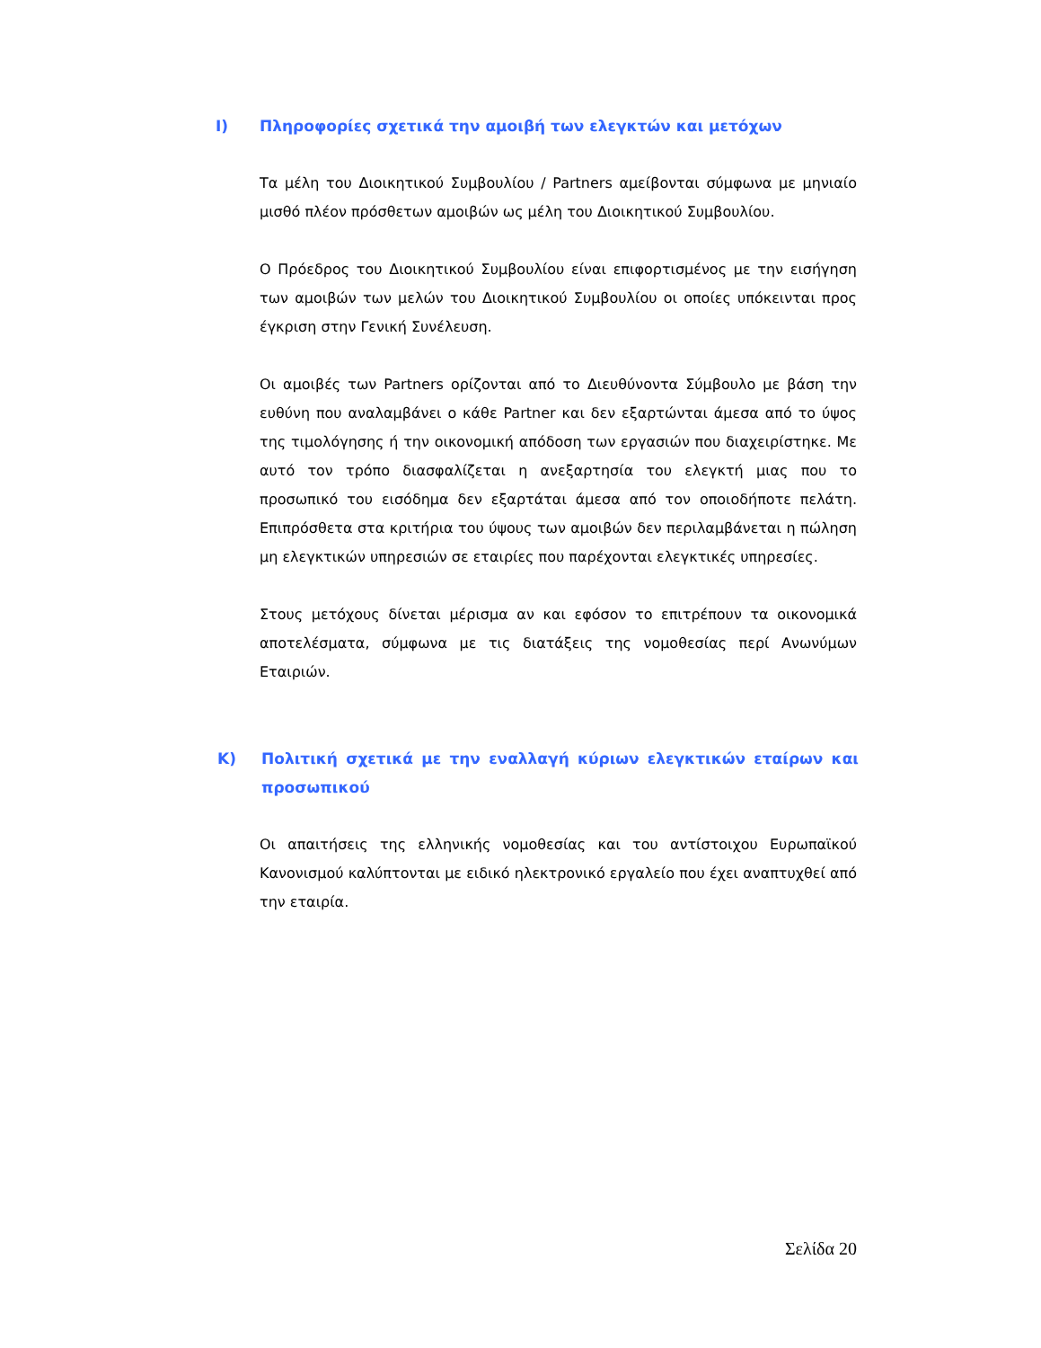Ι) Πληροφορίες σχετικά την αμοιβή των ελεγκτών και μετόχων
Τα μέλη του Διοικητικού Συμβουλίου / Partners αμείβονται σύμφωνα με μηνιαίο μισθό πλέον πρόσθετων αμοιβών ως μέλη του Διοικητικού Συμβουλίου.
Ο Πρόεδρος του Διοικητικού Συμβουλίου είναι επιφορτισμένος με την εισήγηση των αμοιβών των μελών του Διοικητικού Συμβουλίου οι οποίες υπόκεινται προς έγκριση στην Γενική Συνέλευση.
Οι αμοιβές των Partners ορίζονται από το Διευθύνοντα Σύμβουλο με βάση την ευθύνη που αναλαμβάνει ο κάθε Partner και δεν εξαρτώνται άμεσα από το ύψος της τιμολόγησης ή την οικονομική απόδοση των εργασιών που διαχειρίστηκε. Με αυτό τον τρόπο διασφαλίζεται η ανεξαρτησία του ελεγκτή μιας που το προσωπικό του εισόδημα δεν εξαρτάται άμεσα από τον οποιοδήποτε πελάτη. Επιπρόσθετα στα κριτήρια του ύψους των αμοιβών δεν περιλαμβάνεται η πώληση μη ελεγκτικών υπηρεσιών σε εταιρίες που παρέχονται ελεγκτικές υπηρεσίες.
Στους μετόχους δίνεται μέρισμα αν και εφόσον το επιτρέπουν τα οικονομικά αποτελέσματα, σύμφωνα με τις διατάξεις της νομοθεσίας περί Ανωνύμων Εταιριών.
Κ) Πολιτική σχετικά με την εναλλαγή κύριων ελεγκτικών εταίρων και προσωπικού
Οι απαιτήσεις της ελληνικής νομοθεσίας και του αντίστοιχου Ευρωπαϊκού Κανονισμού καλύπτονται με ειδικό ηλεκτρονικό εργαλείο που έχει αναπτυχθεί από την εταιρία.
Σελίδα 20